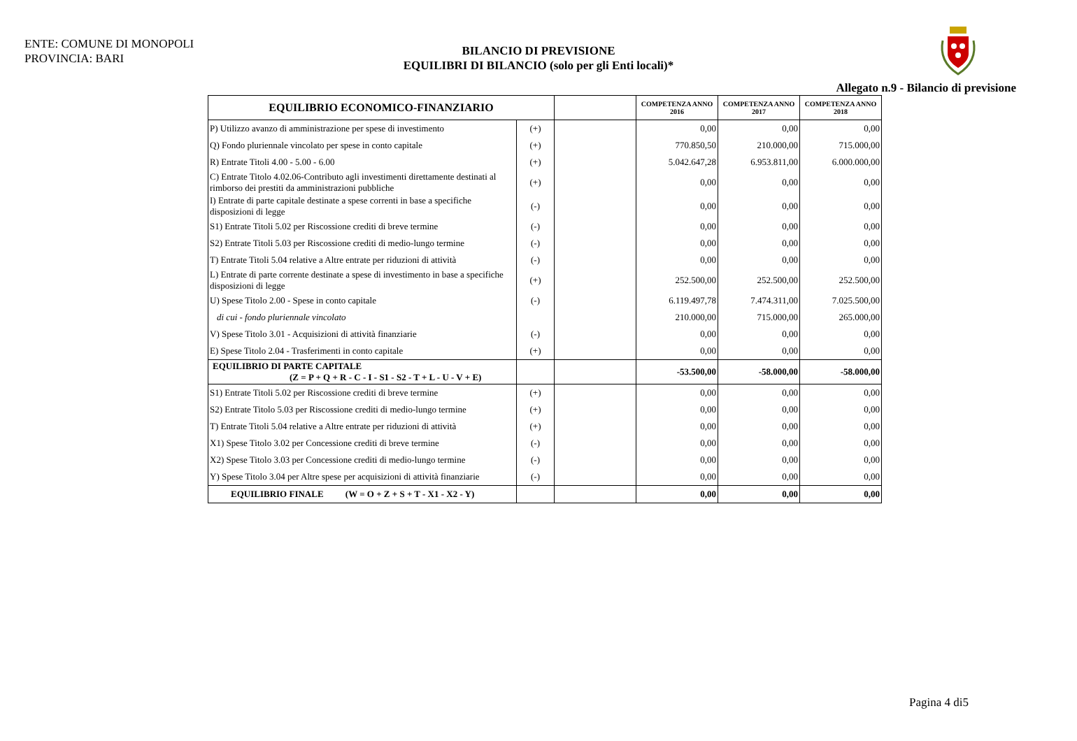ENTE: COMUNE DI MONOPOLI
PROVINCIA: BARI
BILANCIO DI PREVISIONE
EQUILIBRI DI BILANCIO (solo per gli Enti locali)*
Allegato n.9 - Bilancio di previsione
| EQUILIBRIO ECONOMICO-FINANZIARIO | | | COMPETENZA ANNO 2016 | COMPETENZA ANNO 2017 | COMPETENZA ANNO 2018 |
| --- | --- | --- | --- | --- | --- |
| P) Utilizzo avanzo di amministrazione per spese di investimento | (+) | | 0,00 | 0,00 | 0,00 |
| Q) Fondo pluriennale vincolato per spese in conto capitale | (+) | | 770.850,50 | 210.000,00 | 715.000,00 |
| R) Entrate Titoli 4.00 - 5.00 - 6.00 | (+) | | 5.042.647,28 | 6.953.811,00 | 6.000.000,00 |
| C) Entrate Titolo 4.02.06-Contributo agli investimenti direttamente destinati al rimborso dei prestiti da amministrazioni pubbliche | (+) | | 0,00 | 0,00 | 0,00 |
| I) Entrate di parte capitale destinate a spese correnti in base a specifiche disposizioni di legge | (-) | | 0,00 | 0,00 | 0,00 |
| S1) Entrate Titoli 5.02 per Riscossione crediti di breve termine | (-) | | 0,00 | 0,00 | 0,00 |
| S2) Entrate Titoli 5.03 per Riscossione crediti di medio-lungo termine | (-) | | 0,00 | 0,00 | 0,00 |
| T) Entrate Titoli 5.04 relative a Altre entrate per riduzioni di attività | (-) | | 0,00 | 0,00 | 0,00 |
| L) Entrate di parte corrente destinate a spese di investimento in base a specifiche disposizioni di legge | (+) | | 252.500,00 | 252.500,00 | 252.500,00 |
| U) Spese Titolo 2.00 - Spese in conto capitale | (-) | | 6.119.497,78 | 7.474.311,00 | 7.025.500,00 |
| di cui - fondo pluriennale vincolato | | | 210.000,00 | 715.000,00 | 265.000,00 |
| V) Spese Titolo 3.01 - Acquisizioni di attività finanziarie | (-) | | 0,00 | 0,00 | 0,00 |
| E) Spese Titolo 2.04 - Trasferimenti in conto capitale | (+) | | 0,00 | 0,00 | 0,00 |
| EQUILIBRIO DI PARTE CAPITALE (Z = P + Q + R - C - I - S1 - S2 - T + L - U - V + E) | | | -53.500,00 | -58.000,00 | -58.000,00 |
| S1) Entrate Titoli 5.02 per Riscossione crediti di breve termine | (+) | | 0,00 | 0,00 | 0,00 |
| S2) Entrate Titolo 5.03 per Riscossione crediti di medio-lungo termine | (+) | | 0,00 | 0,00 | 0,00 |
| T) Entrate Titoli 5.04 relative a Altre entrate per riduzioni di attività | (+) | | 0,00 | 0,00 | 0,00 |
| X1) Spese Titolo 3.02 per Concessione crediti di breve termine | (-) | | 0,00 | 0,00 | 0,00 |
| X2) Spese Titolo 3.03 per Concessione crediti di medio-lungo termine | (-) | | 0,00 | 0,00 | 0,00 |
| Y) Spese Titolo 3.04 per Altre spese per acquisizioni di attività finanziarie | (-) | | 0,00 | 0,00 | 0,00 |
| EQUILIBRIO FINALE (W = O + Z + S + T - X1 - X2 - Y) | | | 0,00 | 0,00 | 0,00 |
Pagina 4 di5